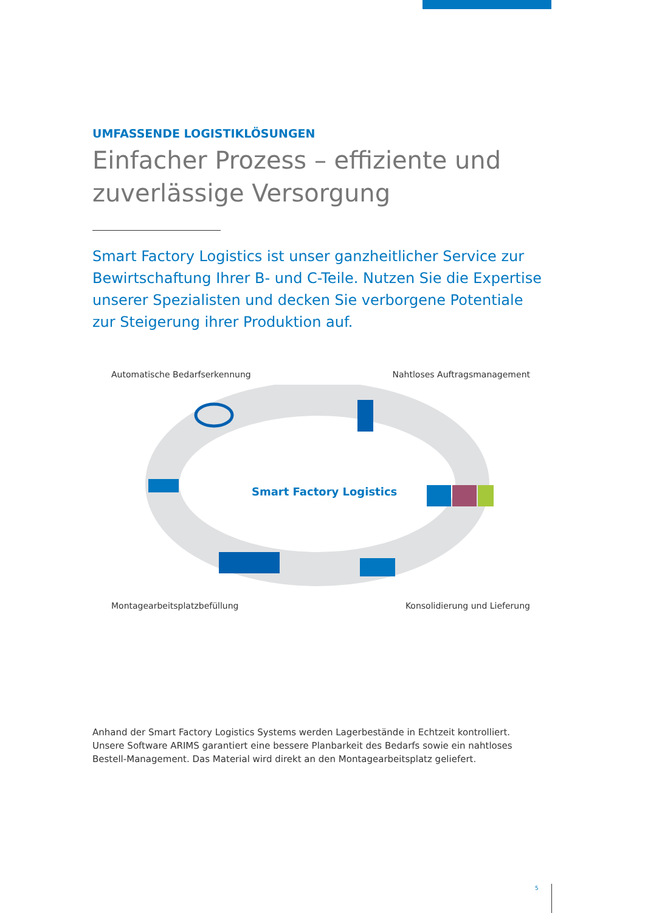UMFASSENDE LOGISTIKLÖSUNGEN
Einfacher Prozess – effiziente und zuverlässige Versorgung
Smart Factory Logistics ist unser ganzheitlicher Service zur Bewirtschaftung Ihrer B- und C-Teile. Nutzen Sie die Expertise unserer Spezialisten und decken Sie verborgene Potentiale zur Steigerung ihrer Produktion auf.
Automatische Bedarfserkennung Nahtloses Auftragsmanagement
Smart Factory Logistics
Montagearbeitsplatzbefüllung Konsolidierung und Lieferung
Anhand der Smart Factory Logistics Systems werden Lagerbestände in Echtzeit kontrolliert. Unsere Software ARIMS garantiert eine bessere Planbarkeit des Bedarfs sowie ein nahtloses Bestell-Management. Das Material wird direkt an den Montagearbeitsplatz geliefert.
5